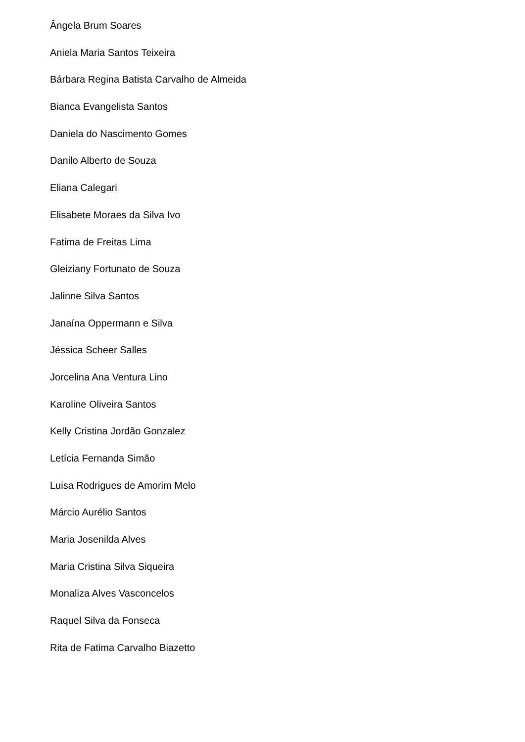Ângela Brum Soares
Aniela Maria Santos Teixeira
Bárbara Regina Batista Carvalho de Almeida
Bianca Evangelista Santos
Daniela do Nascimento Gomes
Danilo Alberto de Souza
Eliana Calegari
Elisabete Moraes da Silva Ivo
Fatima de Freitas Lima
Gleiziany Fortunato de Souza
Jalinne Silva Santos
Janaína Oppermann e Silva
Jéssica Scheer Salles
Jorcelina Ana Ventura Lino
Karoline Oliveira Santos
Kelly Cristina Jordão Gonzalez
Letícia Fernanda Simão
Luisa Rodrigues de Amorim Melo
Márcio Aurélio Santos
Maria Josenilda Alves
Maria Cristina Silva Siqueira
Monaliza Alves Vasconcelos
Raquel Silva da Fonseca
Rita de Fatima Carvalho Biazetto